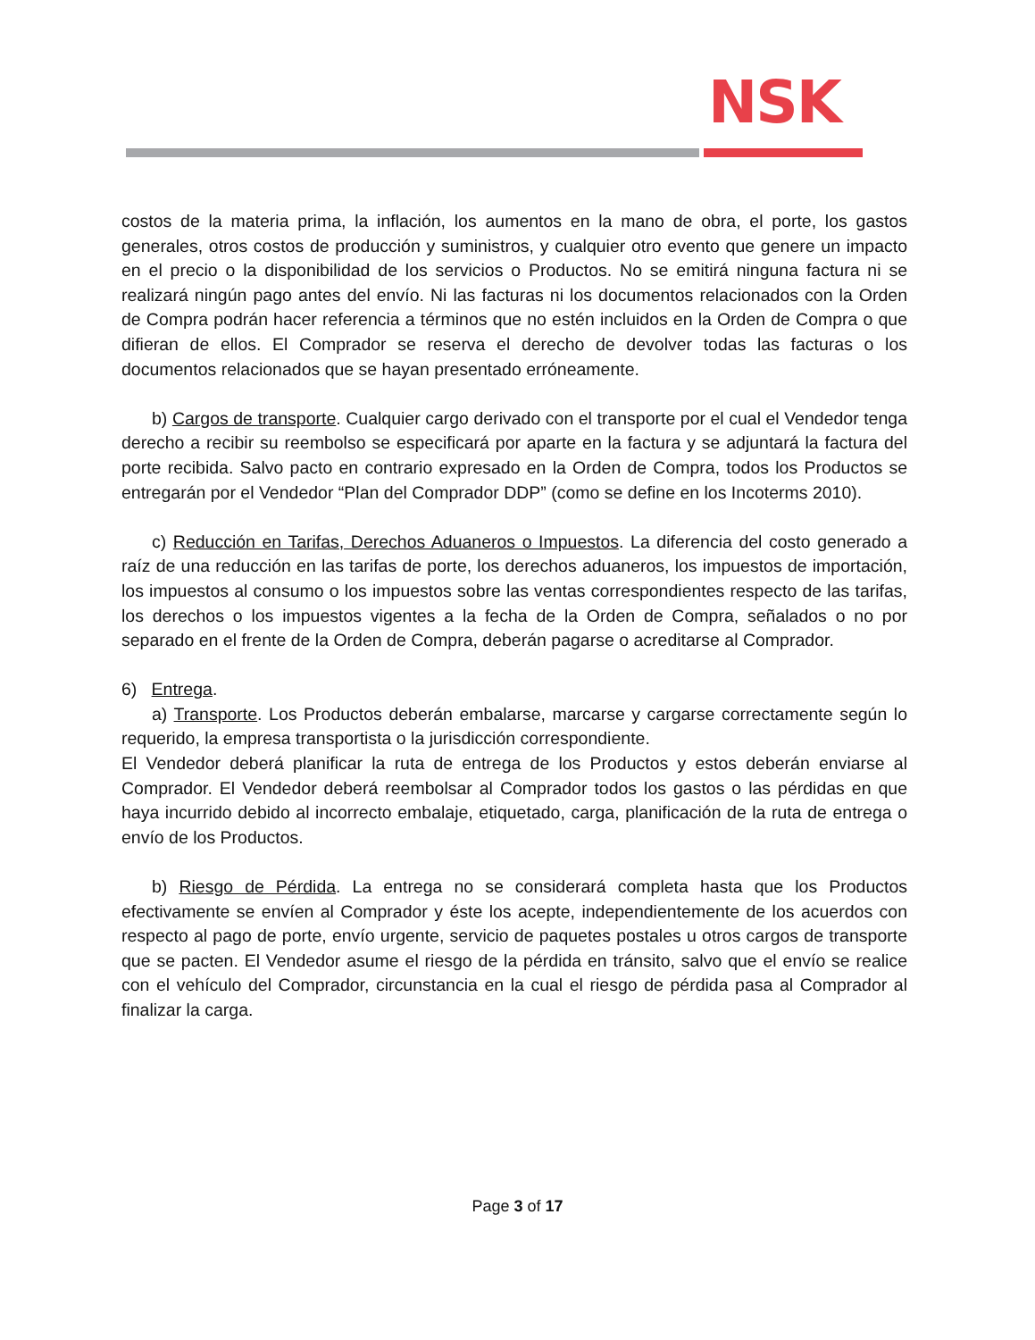NSK
costos de la materia prima, la inflación, los aumentos en la mano de obra, el porte, los gastos generales, otros costos de producción y suministros, y cualquier otro evento que genere un impacto en el precio o la disponibilidad de los servicios o Productos. No se emitirá ninguna factura ni se realizará ningún pago antes del envío. Ni las facturas ni los documentos relacionados con la Orden de Compra podrán hacer referencia a términos que no estén incluidos en la Orden de Compra o que difieran de ellos. El Comprador se reserva el derecho de devolver todas las facturas o los documentos relacionados que se hayan presentado erróneamente.
b) Cargos de transporte. Cualquier cargo derivado con el transporte por el cual el Vendedor tenga derecho a recibir su reembolso se especificará por aparte en la factura y se adjuntará la factura del porte recibida. Salvo pacto en contrario expresado en la Orden de Compra, todos los Productos se entregarán por el Vendedor “Plan del Comprador DDP” (como se define en los Incoterms 2010).
c) Reducción en Tarifas, Derechos Aduaneros o Impuestos. La diferencia del costo generado a raíz de una reducción en las tarifas de porte, los derechos aduaneros, los impuestos de importación, los impuestos al consumo o los impuestos sobre las ventas correspondientes respecto de las tarifas, los derechos o los impuestos vigentes a la fecha de la Orden de Compra, señalados o no por separado en el frente de la Orden de Compra, deberán pagarse o acreditarse al Comprador.
6) Entrega.
a) Transporte. Los Productos deberán embalarse, marcarse y cargarse correctamente según lo requerido, la empresa transportista o la jurisdicción correspondiente.
El Vendedor deberá planificar la ruta de entrega de los Productos y estos deberán enviarse al Comprador. El Vendedor deberá reembolsar al Comprador todos los gastos o las pérdidas en que haya incurrido debido al incorrecto embalaje, etiquetado, carga, planificación de la ruta de entrega o envío de los Productos.
b) Riesgo de Pérdida. La entrega no se considerará completa hasta que los Productos efectivamente se envíen al Comprador y éste los acepte, independientemente de los acuerdos con respecto al pago de porte, envío urgente, servicio de paquetes postales u otros cargos de transporte que se pacten. El Vendedor asume el riesgo de la pérdida en tránsito, salvo que el envío se realice con el vehículo del Comprador, circunstancia en la cual el riesgo de pérdida pasa al Comprador al finalizar la carga.
Page 3 of 17